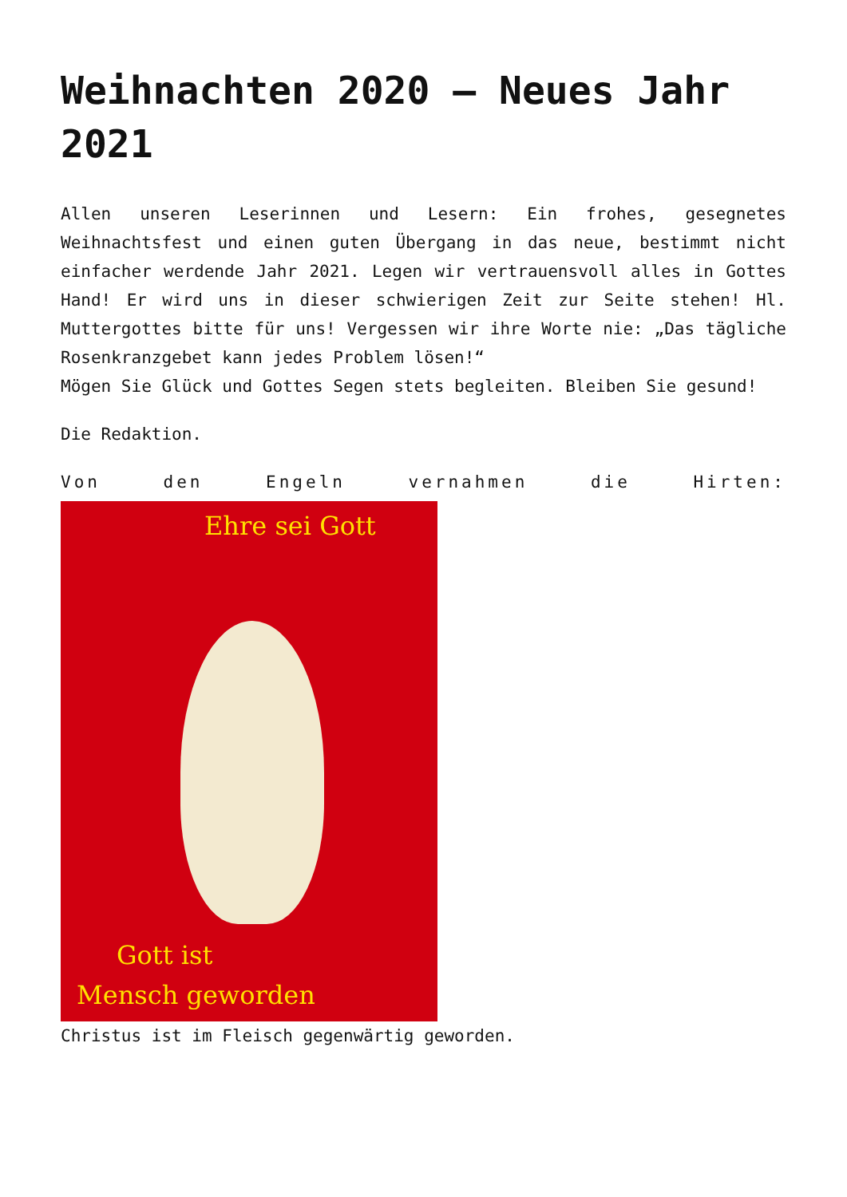Weihnachten 2020 – Neues Jahr 2021
Allen unseren Leserinnen und Lesern: Ein frohes, gesegnetes Weihnachtsfest und einen guten Übergang in das neue, bestimmt nicht einfacher werdende Jahr 2021. Legen wir vertrauensvoll alles in Gottes Hand! Er wird uns in dieser schwierigen Zeit zur Seite stehen! Hl. Muttergottes bitte für uns! Vergessen wir ihre Worte nie: „Das tägliche Rosenkranzgebet kann jedes Problem lösen!“
Mögen Sie Glück und Gottes Segen stets begleiten. Bleiben Sie gesund!
Die Redaktion.
Von den Engeln vernahmen die Hirten:
Ehre sei Gott
Gott ist
Mensch geworden
Christus ist im Fleisch gegenwärtig geworden.